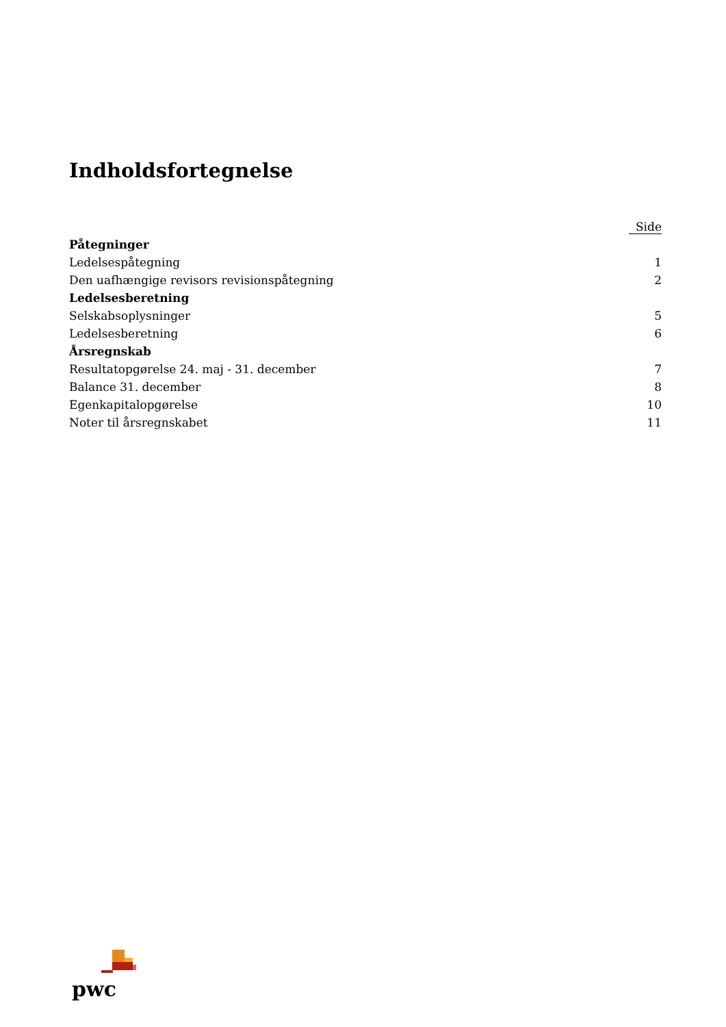Indholdsfortegnelse
| | Side |
| --- | --- |
| Påtegninger | |
| Ledelsespåtegning | 1 |
| Den uafhængige revisors revisionspåtegning | 2 |
| Ledelsesberetning | |
| Selskabsoplysninger | 5 |
| Ledelsesberetning | 6 |
| Årsregnskab | |
| Resultatopgørelse 24. maj - 31. december | 7 |
| Balance 31. december | 8 |
| Egenkapitalopgørelse | 10 |
| Noter til årsregnskabet | 11 |
pwc